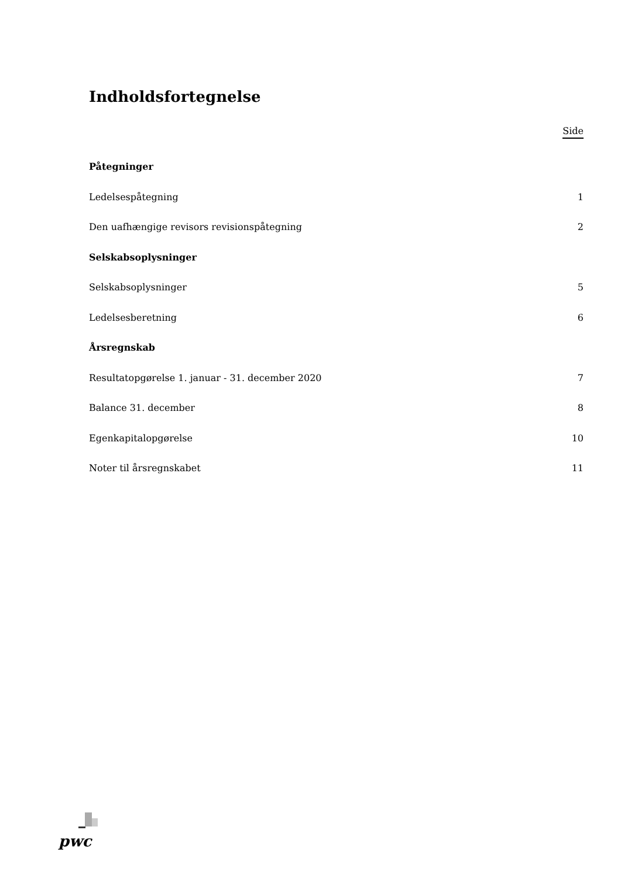Indholdsfortegnelse
Side
Påtegninger
Ledelsespåtegning 1
Den uafhængige revisors revisionspåtegning 2
Selskabsoplysninger
Selskabsoplysninger 5
Ledelsesberetning 6
Årsregnskab
Resultatopgørelse 1. januar - 31. december 2020 7
Balance 31. december 8
Egenkapitalopgørelse 10
Noter til årsregnskabet 11
pwc